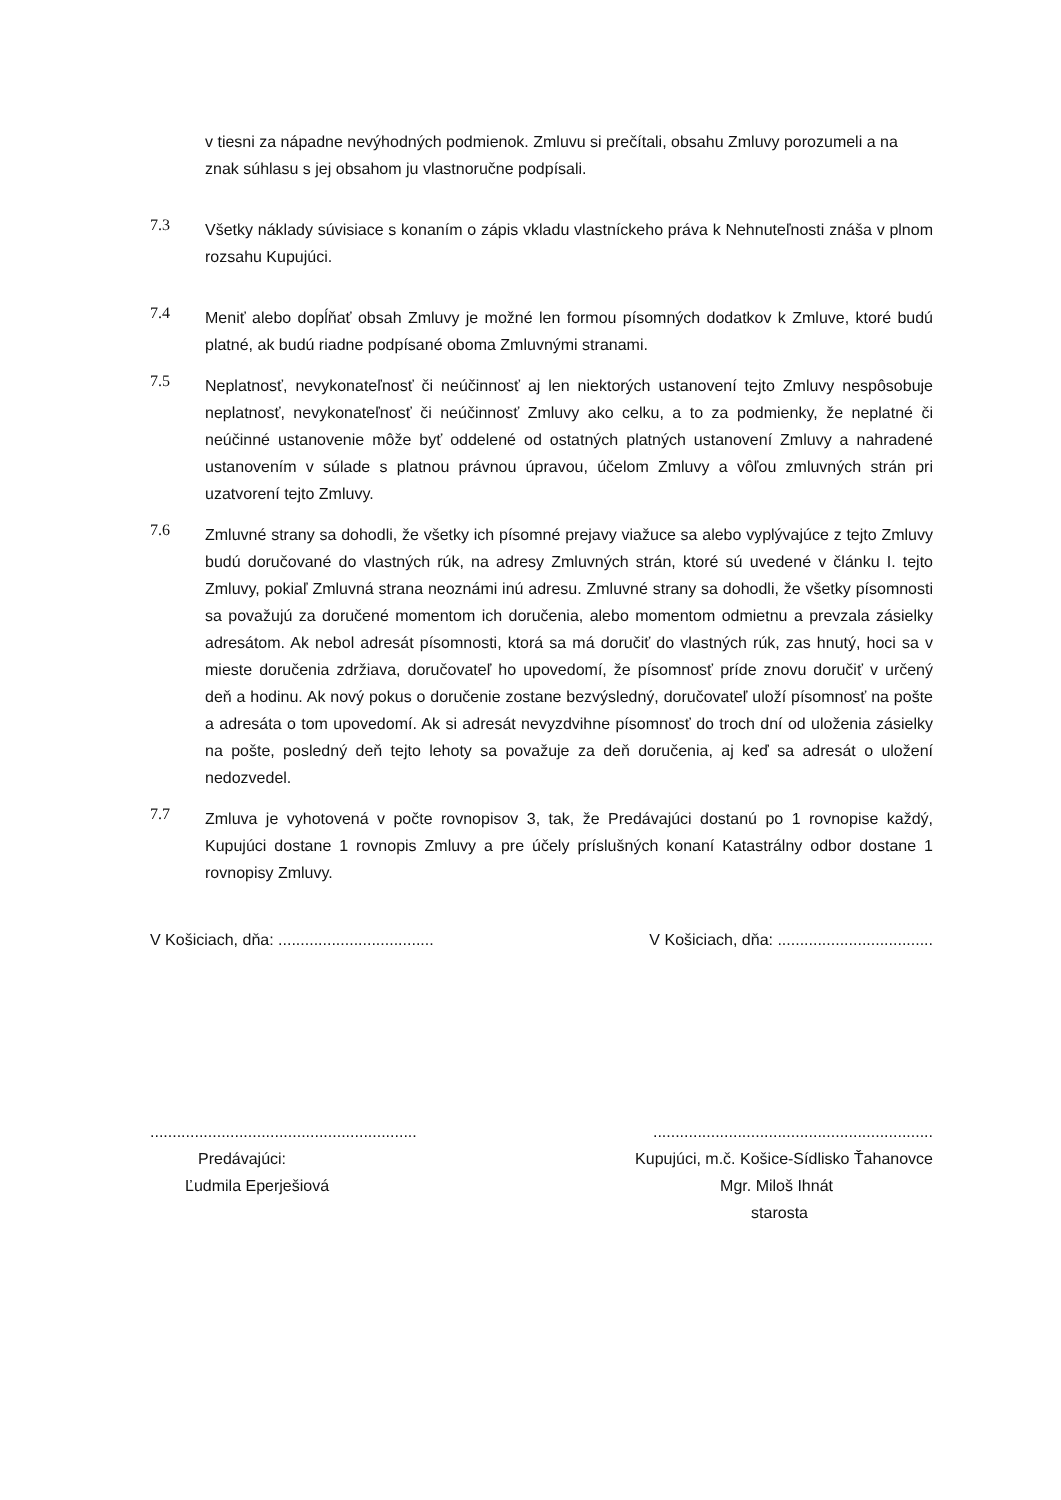v tiesni za nápadne nevýhodných podmienok. Zmluvu si prečítali, obsahu Zmluvy porozumeli a na
znak súhlasu s jej obsahom ju vlastnoručne podpísali.
7.3
Všetky náklady súvisiace s konaním o zápis vkladu vlastníckeho práva k Nehnuteľnosti znáša v plnom rozsahu Kupujúci.
7.4
Meniť alebo dopĺňať obsah Zmluvy je možné len formou písomných dodatkov k Zmluve, ktoré budú platné, ak budú riadne podpísané oboma Zmluvnými stranami.
7.5
Neplatnosť, nevykonateľnosť či neúčinnosť aj len niektorých ustanovení tejto Zmluvy nespôsobuje neplatnosť, nevykonateľnosť či neúčinnosť Zmluvy ako celku, a to za podmienky, že neplatné či neúčinné ustanovenie môže byť oddelené od ostatných platných ustanovení Zmluvy a nahradené ustanovením v súlade s platnou právnou úpravou, účelom Zmluvy a vôľou zmluvných strán pri uzatvorení tejto Zmluvy.
7.6
Zmluvné strany sa dohodli, že všetky ich písomné prejavy viažuce sa alebo vyplývajúce z tejto Zmluvy budú doručované do vlastných rúk, na adresy Zmluvných strán, ktoré sú uvedené v článku I. tejto Zmluvy, pokiaľ Zmluvná strana neoznámi inú adresu. Zmluvné strany sa dohodli, že všetky písomnosti sa považujú za doručené momentom ich doručenia, alebo momentom odmietnu a prevzala zásielky adresátom. Ak nebol adresát písomnosti, ktorá sa má doručiť do vlastných rúk, zas hnutý, hoci sa v mieste doručenia zdržiava, doručovateľ ho upovedomí, že písomnosť príde znovu doručiť v určený deň a hodinu. Ak nový pokus o doručenie zostane bezvýsledný, doručovateľ uloží písomnosť na pošte a adresáta o tom upovedomí. Ak si adresát nevyzdvihne písomnosť do troch dní od uloženia zásielky na pošte, posledný deň tejto lehoty sa považuje za deň doručenia, aj keď sa adresát o uložení nedozvedel.
7.7
Zmluva je vyhotovená v počte rovnopisov 3, tak, že Predávajúci dostanú po 1 rovnopise každý, Kupujúci dostane 1 rovnopis Zmluvy a pre účely príslušných konaní Katastrálny odbor dostane 1 rovnopisy Zmluvy.
V Košiciach, dňa: ...................................
V Košiciach, dňa: ...................................
............................................................
Predávajúci:
Ľudmila Eperješiová
...............................................................
Kupujúci, m.č. Košice-Sídlisko Ťahanovce
Mgr. Miloš Ihnát
starosta